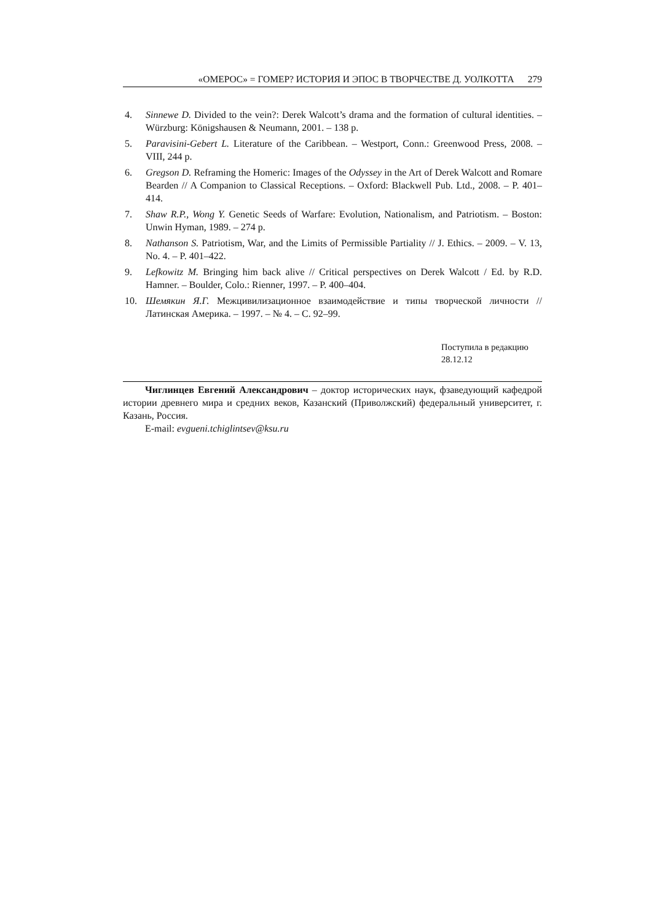«ОМЕРОС» = ГОМЕР? ИСТОРИЯ И ЭПОС В ТВОРЧЕСТВЕ Д. УОЛКОТТА 279
4. Sinnewe D. Divided to the vein?: Derek Walcott’s drama and the formation of cultural identities. – Würzburg: Königshausen & Neumann, 2001. – 138 p.
5. Paravisini-Gebert L. Literature of the Caribbean. – Westport, Conn.: Greenwood Press, 2008. – VIII, 244 p.
6. Gregson D. Reframing the Homeric: Images of the Odyssey in the Art of Derek Walcott and Romare Bearden // A Companion to Classical Receptions. – Oxford: Blackwell Pub. Ltd., 2008. – P. 401–414.
7. Shaw R.P., Wong Y. Genetic Seeds of Warfare: Evolution, Nationalism, and Patriotism. – Boston: Unwin Hyman, 1989. – 274 p.
8. Nathanson S. Patriotism, War, and the Limits of Permissible Partiality // J. Ethics. – 2009. – V. 13, No. 4. – P. 401–422.
9. Lefkowitz M. Bringing him back alive // Critical perspectives on Derek Walcott / Ed. by R.D. Hamner. – Boulder, Colo.: Rienner, 1997. – P. 400–404.
10. Шемякин Я.Г. Межцивилизационное взаимодействие и типы творческой личности // Латинская Америка. – 1997. – № 4. – С. 92–99.
Поступила в редакцию
28.12.12
Чиглинцев Евгений Александрович – доктор исторических наук, фзаведующий кафедрой истории древнего мира и средних веков, Казанский (Приволжский) федеральный университет, г. Казань, Россия.
E-mail: evgueni.tchiglintsev@ksu.ru